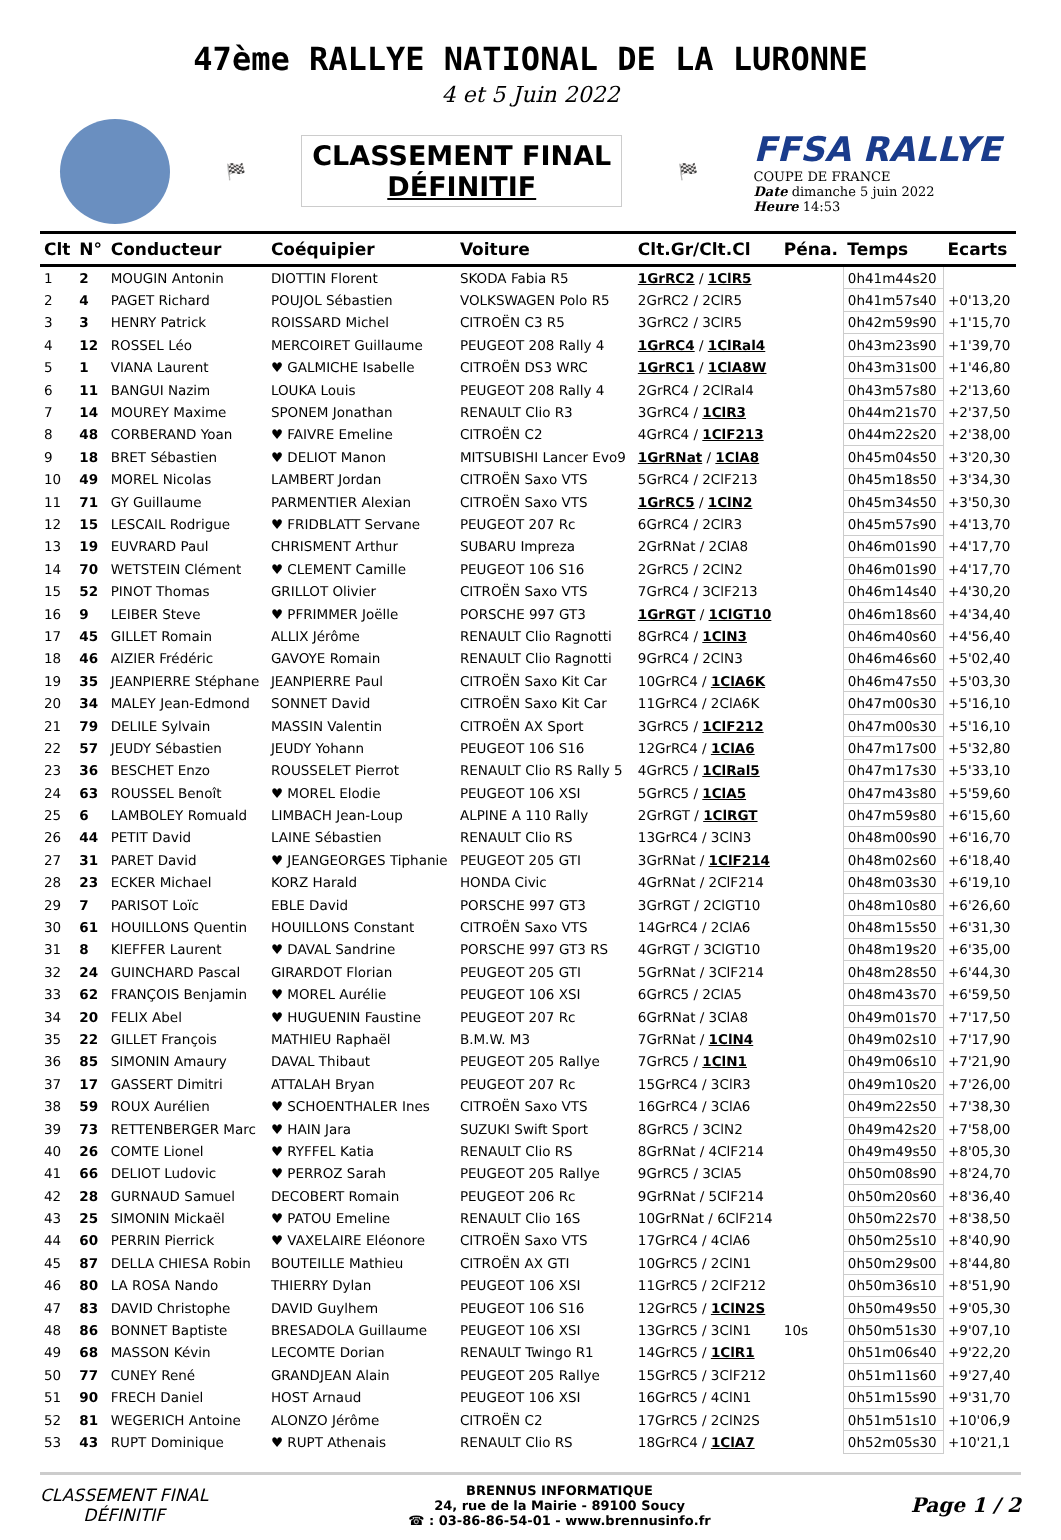47ème RALLYE NATIONAL DE LA LURONNE
4 et 5 Juin 2022
🏁
CLASSEMENT FINAL
DÉFINITIF
🏁
FFSA RALLYE
COUPE DE FRANCE
Date dimanche 5 juin 2022
Heure 14:53
| Clt | N° | Conducteur | Coéquipier | Voiture | Clt.Gr/Clt.Cl | Péna. | Temps | Ecarts |
| --- | --- | --- | --- | --- | --- | --- | --- | --- |
| 1 | 2 | MOUGIN Antonin | DIOTTIN Florent | SKODA Fabia R5 | 1GrRC2 / 1ClR5 | | 0h41m44s20 | |
| 2 | 4 | PAGET Richard | POUJOL Sébastien | VOLKSWAGEN Polo R5 | 2GrRC2 / 2ClR5 | | 0h41m57s40 | +0'13,20 |
| 3 | 3 | HENRY Patrick | ROISSARD Michel | CITROËN C3 R5 | 3GrRC2 / 3ClR5 | | 0h42m59s90 | +1'15,70 |
| 4 | 12 | ROSSEL Léo | MERCOIRET Guillaume | PEUGEOT 208 Rally 4 | 1GrRC4 / 1ClRal4 | | 0h43m23s90 | +1'39,70 |
| 5 | 1 | VIANA Laurent | ♥ GALMICHE Isabelle | CITROËN DS3 WRC | 1GrRC1 / 1ClA8W | | 0h43m31s00 | +1'46,80 |
| 6 | 11 | BANGUI Nazim | LOUKA Louis | PEUGEOT 208 Rally 4 | 2GrRC4 / 2ClRal4 | | 0h43m57s80 | +2'13,60 |
| 7 | 14 | MOUREY Maxime | SPONEM Jonathan | RENAULT Clio R3 | 3GrRC4 / 1ClR3 | | 0h44m21s70 | +2'37,50 |
| 8 | 48 | CORBERAND Yoan | ♥ FAIVRE Emeline | CITROËN C2 | 4GrRC4 / 1ClF213 | | 0h44m22s20 | +2'38,00 |
| 9 | 18 | BRET Sébastien | ♥ DELIOT Manon | MITSUBISHI Lancer Evo9 | 1GrRNat / 1ClA8 | | 0h45m04s50 | +3'20,30 |
| 10 | 49 | MOREL Nicolas | LAMBERT Jordan | CITROËN Saxo VTS | 5GrRC4 / 2ClF213 | | 0h45m18s50 | +3'34,30 |
| 11 | 71 | GY Guillaume | PARMENTIER Alexian | CITROËN Saxo VTS | 1GrRC5 / 1ClN2 | | 0h45m34s50 | +3'50,30 |
| 12 | 15 | LESCAIL Rodrigue | ♥ FRIDBLATT Servane | PEUGEOT 207 Rc | 6GrRC4 / 2ClR3 | | 0h45m57s90 | +4'13,70 |
| 13 | 19 | EUVRARD Paul | CHRISMENT Arthur | SUBARU Impreza | 2GrRNat / 2ClA8 | | 0h46m01s90 | +4'17,70 |
| 14 | 70 | WETSTEIN Clément | ♥ CLEMENT Camille | PEUGEOT 106 S16 | 2GrRC5 / 2ClN2 | | 0h46m01s90 | +4'17,70 |
| 15 | 52 | PINOT Thomas | GRILLOT Olivier | CITROËN Saxo VTS | 7GrRC4 / 3ClF213 | | 0h46m14s40 | +4'30,20 |
| 16 | 9 | LEIBER Steve | ♥ PFRIMMER Joëlle | PORSCHE 997 GT3 | 1GrRGT / 1ClGT10 | | 0h46m18s60 | +4'34,40 |
| 17 | 45 | GILLET Romain | ALLIX Jérôme | RENAULT Clio Ragnotti | 8GrRC4 / 1ClN3 | | 0h46m40s60 | +4'56,40 |
| 18 | 46 | AIZIER Frédéric | GAVOYE Romain | RENAULT Clio Ragnotti | 9GrRC4 / 2ClN3 | | 0h46m46s60 | +5'02,40 |
| 19 | 35 | JEANPIERRE Stéphane | JEANPIERRE Paul | CITROËN Saxo Kit Car | 10GrRC4 / 1ClA6K | | 0h46m47s50 | +5'03,30 |
| 20 | 34 | MALEY Jean-Edmond | SONNET David | CITROËN Saxo Kit Car | 11GrRC4 / 2ClA6K | | 0h47m00s30 | +5'16,10 |
| 21 | 79 | DELILE Sylvain | MASSIN Valentin | CITROËN AX Sport | 3GrRC5 / 1ClF212 | | 0h47m00s30 | +5'16,10 |
| 22 | 57 | JEUDY Sébastien | JEUDY Yohann | PEUGEOT 106 S16 | 12GrRC4 / 1ClA6 | | 0h47m17s00 | +5'32,80 |
| 23 | 36 | BESCHET Enzo | ROUSSELET Pierrot | RENAULT Clio RS Rally 5 | 4GrRC5 / 1ClRal5 | | 0h47m17s30 | +5'33,10 |
| 24 | 63 | ROUSSEL Benoît | ♥ MOREL Elodie | PEUGEOT 106 XSI | 5GrRC5 / 1ClA5 | | 0h47m43s80 | +5'59,60 |
| 25 | 6 | LAMBOLEY Romuald | LIMBACH Jean-Loup | ALPINE A 110 Rally | 2GrRGT / 1ClRGT | | 0h47m59s80 | +6'15,60 |
| 26 | 44 | PETIT David | LAINE Sébastien | RENAULT Clio RS | 13GrRC4 / 3ClN3 | | 0h48m00s90 | +6'16,70 |
| 27 | 31 | PARET David | ♥ JEANGEORGES Tiphanie | PEUGEOT 205 GTI | 3GrRNat / 1ClF214 | | 0h48m02s60 | +6'18,40 |
| 28 | 23 | ECKER Michael | KORZ Harald | HONDA Civic | 4GrRNat / 2ClF214 | | 0h48m03s30 | +6'19,10 |
| 29 | 7 | PARISOT Loïc | EBLE David | PORSCHE 997 GT3 | 3GrRGT / 2ClGT10 | | 0h48m10s80 | +6'26,60 |
| 30 | 61 | HOUILLONS Quentin | HOUILLONS Constant | CITROËN Saxo VTS | 14GrRC4 / 2ClA6 | | 0h48m15s50 | +6'31,30 |
| 31 | 8 | KIEFFER Laurent | ♥ DAVAL Sandrine | PORSCHE 997 GT3 RS | 4GrRGT / 3ClGT10 | | 0h48m19s20 | +6'35,00 |
| 32 | 24 | GUINCHARD Pascal | GIRARDOT Florian | PEUGEOT 205 GTI | 5GrRNat / 3ClF214 | | 0h48m28s50 | +6'44,30 |
| 33 | 62 | FRANÇOIS Benjamin | ♥ MOREL Aurélie | PEUGEOT 106 XSI | 6GrRC5 / 2ClA5 | | 0h48m43s70 | +6'59,50 |
| 34 | 20 | FELIX Abel | ♥ HUGUENIN Faustine | PEUGEOT 207 Rc | 6GrRNat / 3ClA8 | | 0h49m01s70 | +7'17,50 |
| 35 | 22 | GILLET François | MATHIEU Raphaël | B.M.W. M3 | 7GrRNat / 1ClN4 | | 0h49m02s10 | +7'17,90 |
| 36 | 85 | SIMONIN Amaury | DAVAL Thibaut | PEUGEOT 205 Rallye | 7GrRC5 / 1ClN1 | | 0h49m06s10 | +7'21,90 |
| 37 | 17 | GASSERT Dimitri | ATTALAH Bryan | PEUGEOT 207 Rc | 15GrRC4 / 3ClR3 | | 0h49m10s20 | +7'26,00 |
| 38 | 59 | ROUX Aurélien | ♥ SCHOENTHALER Ines | CITROËN Saxo VTS | 16GrRC4 / 3ClA6 | | 0h49m22s50 | +7'38,30 |
| 39 | 73 | RETTENBERGER Marc | ♥ HAIN Jara | SUZUKI Swift Sport | 8GrRC5 / 3ClN2 | | 0h49m42s20 | +7'58,00 |
| 40 | 26 | COMTE Lionel | ♥ RYFFEL Katia | RENAULT Clio RS | 8GrRNat / 4ClF214 | | 0h49m49s50 | +8'05,30 |
| 41 | 66 | DELIOT Ludovic | ♥ PERROZ Sarah | PEUGEOT 205 Rallye | 9GrRC5 / 3ClA5 | | 0h50m08s90 | +8'24,70 |
| 42 | 28 | GURNAUD Samuel | DECOBERT Romain | PEUGEOT 206 Rc | 9GrRNat / 5ClF214 | | 0h50m20s60 | +8'36,40 |
| 43 | 25 | SIMONIN Mickaël | ♥ PATOU Emeline | RENAULT Clio 16S | 10GrRNat / 6ClF214 | | 0h50m22s70 | +8'38,50 |
| 44 | 60 | PERRIN Pierrick | ♥ VAXELAIRE Eléonore | CITROËN Saxo VTS | 17GrRC4 / 4ClA6 | | 0h50m25s10 | +8'40,90 |
| 45 | 87 | DELLA CHIESA Robin | BOUTEILLE Mathieu | CITROËN AX GTI | 10GrRC5 / 2ClN1 | | 0h50m29s00 | +8'44,80 |
| 46 | 80 | LA ROSA Nando | THIERRY Dylan | PEUGEOT 106 XSI | 11GrRC5 / 2ClF212 | | 0h50m36s10 | +8'51,90 |
| 47 | 83 | DAVID Christophe | DAVID Guylhem | PEUGEOT 106 S16 | 12GrRC5 / 1ClN2S | | 0h50m49s50 | +9'05,30 |
| 48 | 86 | BONNET Baptiste | BRESADOLA Guillaume | PEUGEOT 106 XSI | 13GrRC5 / 3ClN1 | 10s | 0h50m51s30 | +9'07,10 |
| 49 | 68 | MASSON Kévin | LECOMTE Dorian | RENAULT Twingo R1 | 14GrRC5 / 1ClR1 | | 0h51m06s40 | +9'22,20 |
| 50 | 77 | CUNEY René | GRANDJEAN Alain | PEUGEOT 205 Rallye | 15GrRC5 / 3ClF212 | | 0h51m11s60 | +9'27,40 |
| 51 | 90 | FRECH Daniel | HOST Arnaud | PEUGEOT 106 XSI | 16GrRC5 / 4ClN1 | | 0h51m15s90 | +9'31,70 |
| 52 | 81 | WEGERICH Antoine | ALONZO Jérôme | CITROËN C2 | 17GrRC5 / 2ClN2S | | 0h51m51s10 | +10'06,9 |
| 53 | 43 | RUPT Dominique | ♥ RUPT Athenais | RENAULT Clio RS | 18GrRC4 / 1ClA7 | | 0h52m05s30 | +10'21,1 |
CLASSEMENT FINAL
DÉFINITIF
BRENNUS INFORMATIQUE
24, rue de la Mairie - 89100 Soucy
☎ : 03-86-86-54-01 - www.brennusinfo.fr
Page 1 / 2